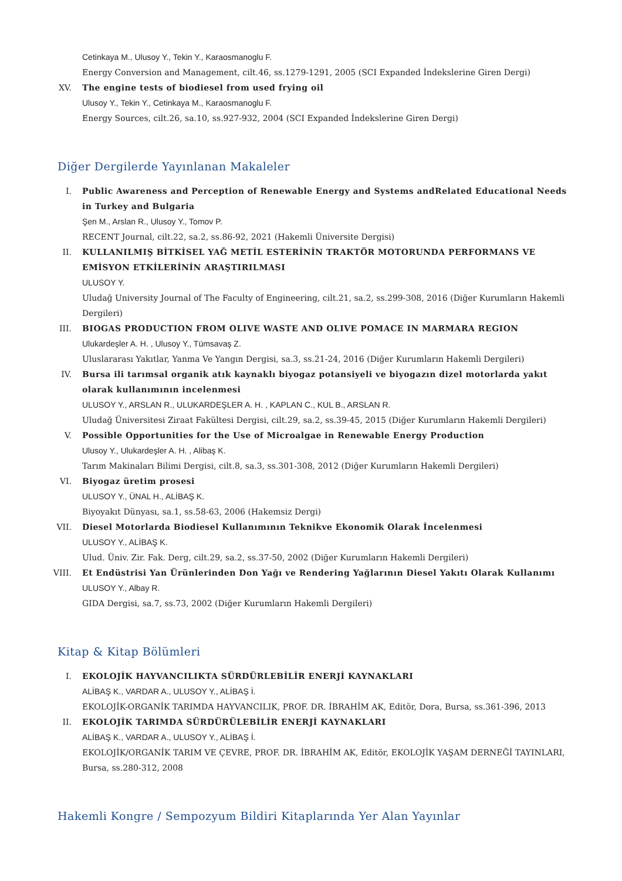Cetinkaya M., Ulusoy Y., Tekin Y., Karaosmanoglu F.
Energy Conversion and Management, cilt.46, ss.1279-1291, 2005 (SCI Expanded İndekslerine Giren Dergi)
XV. The engine tests of biodiesel from used frying oil
Ulusoy Y., Tekin Y., Cetinkaya M., Karaosmanoglu F.
Energy Sources, cilt.26, sa.10, ss.927-932, 2004 (SCI Expanded İndekslerine Giren Dergi)
Diğer Dergilerde Yayınlanan Makaleler
I. Public Awareness and Perception of Renewable Energy and Systems andRelated Educational Needs in Turkey and Bulgaria
Şen M., Arslan R., Ulusoy Y., Tomov P.
RECENT Journal, cilt.22, sa.2, ss.86-92, 2021 (Hakemli Üniversite Dergisi)
II. KULLANILMIŞ BİTKİSEL YAĞ METİL ESTERİNİN TRAKTÖR MOTORUNDA PERFORMANS VE EMİSYON ETKİLERİNİN ARAŞTIRILMASI
ULUSOY Y.
Uludağ University Journal of The Faculty of Engineering, cilt.21, sa.2, ss.299-308, 2016 (Diğer Kurumların Hakemli Dergileri)
III. BIOGAS PRODUCTION FROM OLIVE WASTE AND OLIVE POMACE IN MARMARA REGION
Ulukardeşler A. H. , Ulusoy Y., Tümsavaş Z.
Uluslararası Yakıtlar, Yanma Ve Yangın Dergisi, sa.3, ss.21-24, 2016 (Diğer Kurumların Hakemli Dergileri)
IV. Bursa ili tarımsal organik atık kaynaklı biyogaz potansiyeli ve biyogazın dizel motorlarda yakıt olarak kullanımının incelenmesi
ULUSOY Y., ARSLAN R., ULUKARDEŞLER A. H. , KAPLAN C., KUL B., ARSLAN R.
Uludağ Üniversitesi Ziraat Fakültesi Dergisi, cilt.29, sa.2, ss.39-45, 2015 (Diğer Kurumların Hakemli Dergileri)
V. Possible Opportunities for the Use of Microalgae in Renewable Energy Production
Ulusoy Y., Ulukardeşler A. H. , Alibaş K.
Tarım Makinaları Bilimi Dergisi, cilt.8, sa.3, ss.301-308, 2012 (Diğer Kurumların Hakemli Dergileri)
VI. Biyogaz üretim prosesi
ULUSOY Y., ÜNAL H., ALİBAŞ K.
Biyoyakıt Dünyası, sa.1, ss.58-63, 2006 (Hakemsiz Dergi)
VII. Diesel Motorlarda Biodiesel Kullanımının Teknikve Ekonomik Olarak İncelenmesi
ULUSOY Y., ALİBAŞ K.
Ulud. Üniv. Zir. Fak. Derg, cilt.29, sa.2, ss.37-50, 2002 (Diğer Kurumların Hakemli Dergileri)
VIII. Et Endüstrisi Yan Ürünlerinden Don Yağı ve Rendering Yağlarının Diesel Yakıtı Olarak Kullanımı
ULUSOY Y., Albay R.
GIDA Dergisi, sa.7, ss.73, 2002 (Diğer Kurumların Hakemli Dergileri)
Kitap & Kitap Bölümleri
I. EKOLOJİK HAYVANCILIKTA SÜRDÜRLEBİLİR ENERJİ KAYNAKLARI
ALİBAŞ K., VARDAR A., ULUSOY Y., ALİBAŞ İ.
EKOLOJİK-ORGANİK TARIMDA HAYVANCILIK, PROF. DR. İBRAHİM AK, Editör, Dora, Bursa, ss.361-396, 2013
II. EKOLOJİK TARIMDA SÜRDÜRÜLEBİLİR ENERJİ KAYNAKLARI
ALİBAŞ K., VARDAR A., ULUSOY Y., ALİBAŞ İ.
EKOLOJİK/ORGANİK TARIM VE ÇEVRE, PROF. DR. İBRAHİM AK, Editör, EKOLOJİK YAŞAM DERNEĞİ TAYINLARI, Bursa, ss.280-312, 2008
Hakemli Kongre / Sempozyum Bildiri Kitaplarında Yer Alan Yayınlar